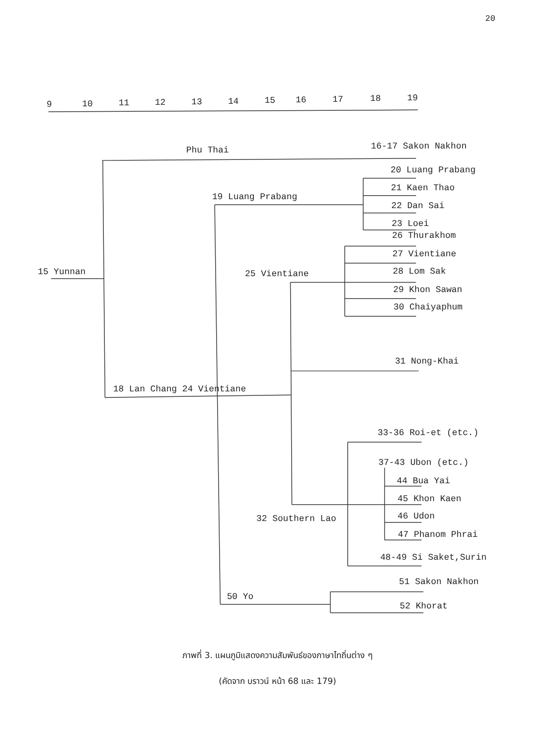20
9
10
11
12
13
14
15
16
17
18
19
Phu Thai
16-17 Sakon Nakhon
20 Luang Prabang
19 Luang Prabang
21 Kaen Thao
22 Dan Sai
23 Loei
26 Thurakhom
15 Yunnan
27 Vientiane
25 Vientiane
28 Lom Sak
29 Khon Sawan
30 Chaiyaphum
31 Nong-Khai
18 Lan Chang 24 Vientiane
33-36 Roi-et (etc.)
37-43 Ubon (etc.)
44 Bua Yai
45 Khon Kaen
32 Southern Lao
46 Udon
47 Phanom Phrai
48-49 Si Saket,Surin
51 Sakon Nakhon
50 Yo
52 Khorat
ภาพที่ 3. แผนภูมิแสดงความสัมพันธ์ของภาษาไทถิ่นต่าง ๆ
(คัดจาก บราวน์ หน้า 68 และ 179)